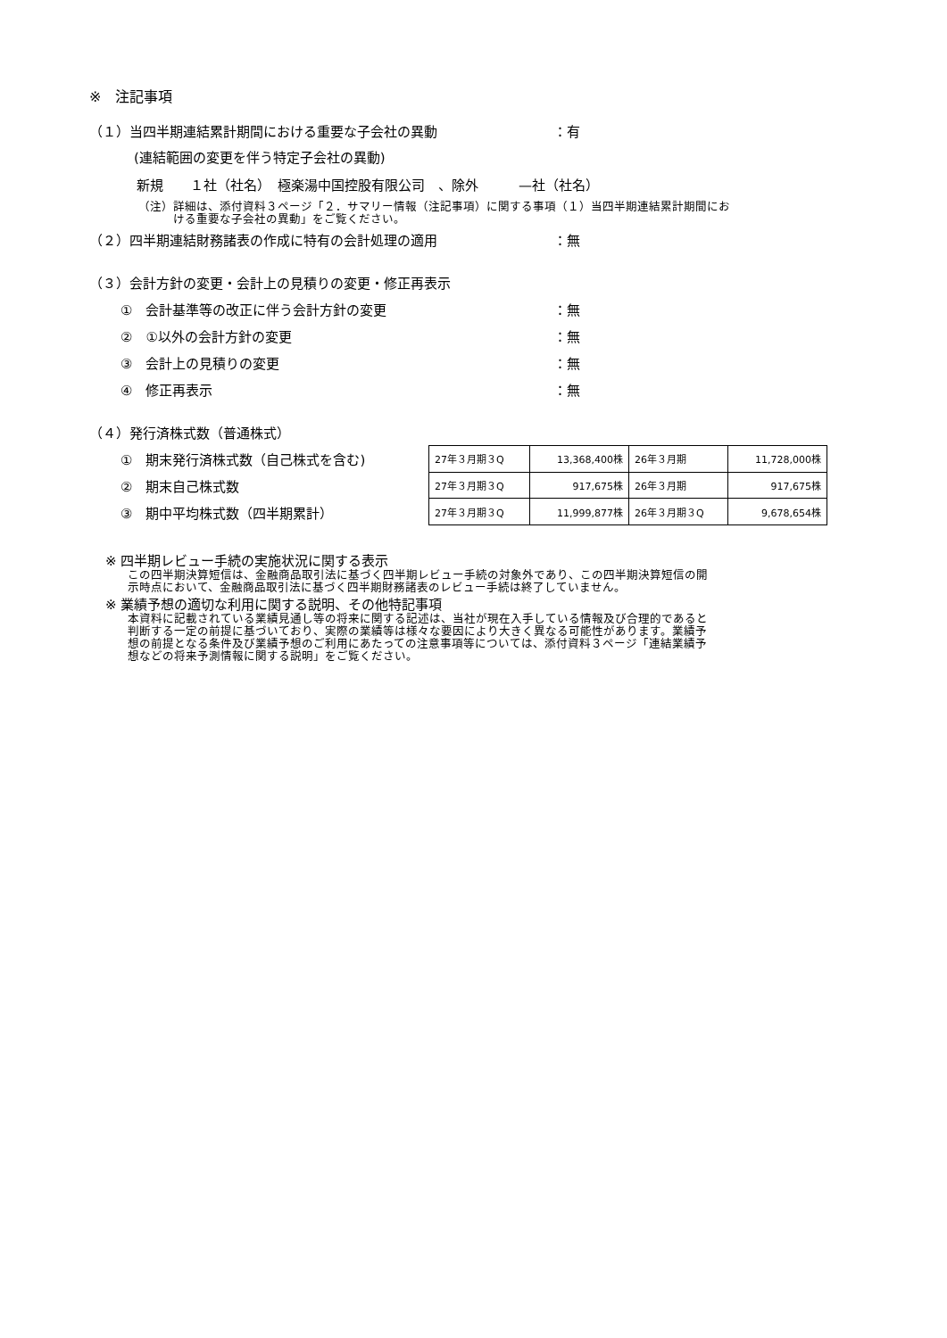※　注記事項
（１）当四半期連結累計期間における重要な子会社の異動 ：有
(連結範囲の変更を伴う特定子会社の異動)
新規　　１社（社名）　極楽湯中国控股有限公司　、除外　　　—社（社名）
（注）詳細は、添付資料３ページ「２．サマリー情報（注記事項）に関する事項（１）当四半期連結累計期間にお
　　　ける重要な子会社の異動」をご覧ください。
（２）四半期連結財務諸表の作成に特有の会計処理の適用 ：無
（３）会計方針の変更・会計上の見積りの変更・修正再表示
①　会計基準等の改正に伴う会計方針の変更 ：無
②　①以外の会計方針の変更 ：無
③　会計上の見積りの変更 ：無
④　修正再表示 ：無
（４）発行済株式数（普通株式）
①　期末発行済株式数（自己株式を含む)
②　期末自己株式数
③　期中平均株式数（四半期累計）
| 27年３月期３Q | 13,368,400株 | 26年３月期 | 11,728,000株 |
| 27年３月期３Q | 917,675株 | 26年３月期 | 917,675株 |
| 27年３月期３Q | 11,999,877株 | 26年３月期３Q | 9,678,654株 |
※ 四半期レビュー手続の実施状況に関する表示
この四半期決算短信は、金融商品取引法に基づく四半期レビュー手続の対象外であり、この四半期決算短信の開
示時点において、金融商品取引法に基づく四半期財務諸表のレビュー手続は終了していません。
※ 業績予想の適切な利用に関する説明、その他特記事項
本資料に記載されている業績見通し等の将来に関する記述は、当社が現在入手している情報及び合理的であると
判断する一定の前提に基づいており、実際の業績等は様々な要因により大きく異なる可能性があります。業績予
想の前提となる条件及び業績予想のご利用にあたっての注意事項等については、添付資料３ページ「連結業績予
想などの将来予測情報に関する説明」をご覧ください。